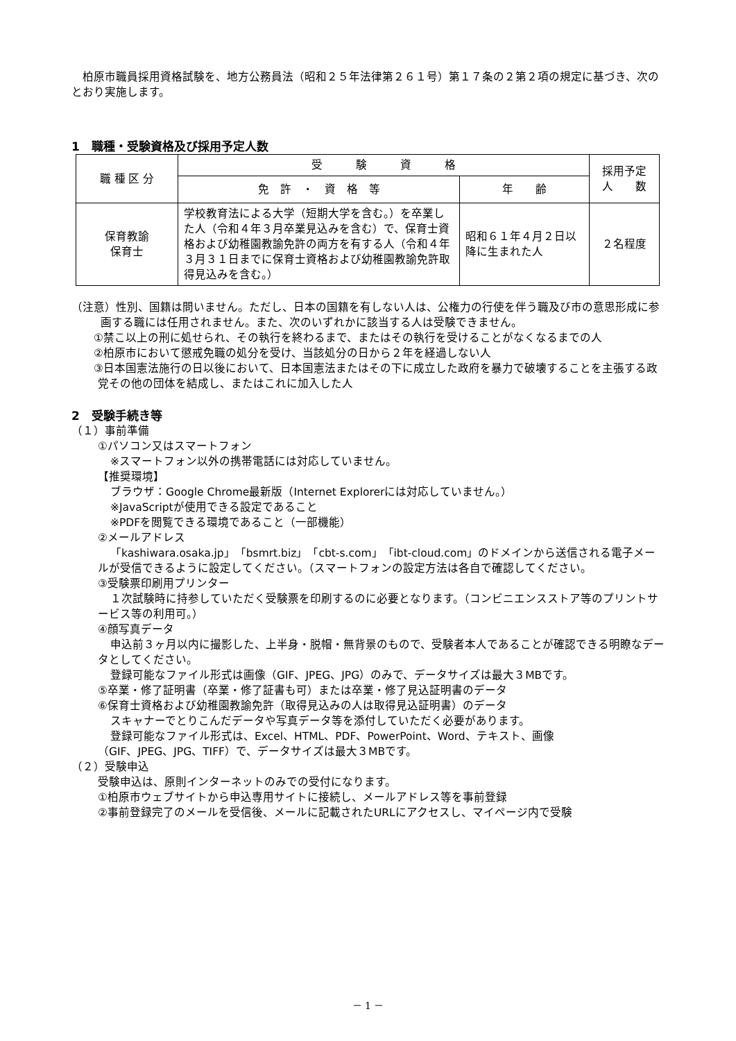柏原市職員採用資格試験を、地方公務員法（昭和２５年法律第２６１号）第１７条の２第２項の規定に基づき、次のとおり実施します。
1　職種・受験資格及び採用予定人数
| 職 種 区 分 | 受 験 資 格 | | 採用予定 人 数 |
| --- | --- | --- | --- |
| | 免 許 ・ 資 格 等 | 年 齢 | |
| 保育教諭 保育士 | 学校教育法による大学（短期大学を含む。）を卒業した人（令和４年３月卒業見込みを含む）で、保育士資格および幼稚園教諭免許の両方を有する人（令和４年３月３１日までに保育士資格および幼稚園教諭免許取得見込みを含む。） | 昭和６１年４月２日以降に生まれた人 | ２名程度 |
（注意）性別、国籍は問いません。ただし、日本の国籍を有しない人は、公権力の行使を伴う職及び市の意思形成に参画する職には任用されません。また、次のいずれかに該当する人は受験できません。
①禁こ以上の刑に処せられ、その執行を終わるまで、またはその執行を受けることがなくなるまでの人
②柏原市において懲戒免職の処分を受け、当該処分の日から２年を経過しない人
③日本国憲法施行の日以後において、日本国憲法またはその下に成立した政府を暴力で破壊することを主張する政党その他の団体を結成し、またはこれに加入した人
2　受験手続き等
（１）事前準備
①パソコン又はスマートフォン
※スマートフォン以外の携帯電話には対応していません。
【推奨環境】
ブラウザ：Google Chrome最新版（Internet Explorerには対応していません。）
※JavaScriptが使用できる設定であること
※PDFを閲覧できる環境であること（一部機能）
②メールアドレス
「kashiwara.osaka.jp」「bsmrt.biz」「cbt-s.com」「ibt-cloud.com」のドメインから送信される電子メールが受信できるように設定してください。（スマートフォンの設定方法は各自で確認してください。
③受験票印刷用プリンター
１次試験時に持参していただく受験票を印刷するのに必要となります。（コンビニエンスストア等のプリントサービス等の利用可。）
④顔写真データ
申込前３ヶ月以内に撮影した、上半身・脱帽・無背景のもので、受験者本人であることが確認できる明瞭なデータとしてください。
登録可能なファイル形式は画像（GIF、JPEG、JPG）のみで、データサイズは最大３MBです。
⑤卒業・修了証明書（卒業・修了証書も可）または卒業・修了見込証明書のデータ
⑥保育士資格および幼稚園教諭免許（取得見込みの人は取得見込証明書）のデータ
スキャナーでとりこんだデータや写真データ等を添付していただく必要があります。
登録可能なファイル形式は、Excel、HTML、PDF、PowerPoint、Word、テキスト、画像
（GIF、JPEG、JPG、TIFF）で、データサイズは最大３MBです。
（２）受験申込
受験申込は、原則インターネットのみでの受付になります。
①柏原市ウェブサイトから申込専用サイトに接続し、メールアドレス等を事前登録
②事前登録完了のメールを受信後、メールに記載されたURLにアクセスし、マイページ内で受験
－ 1 －